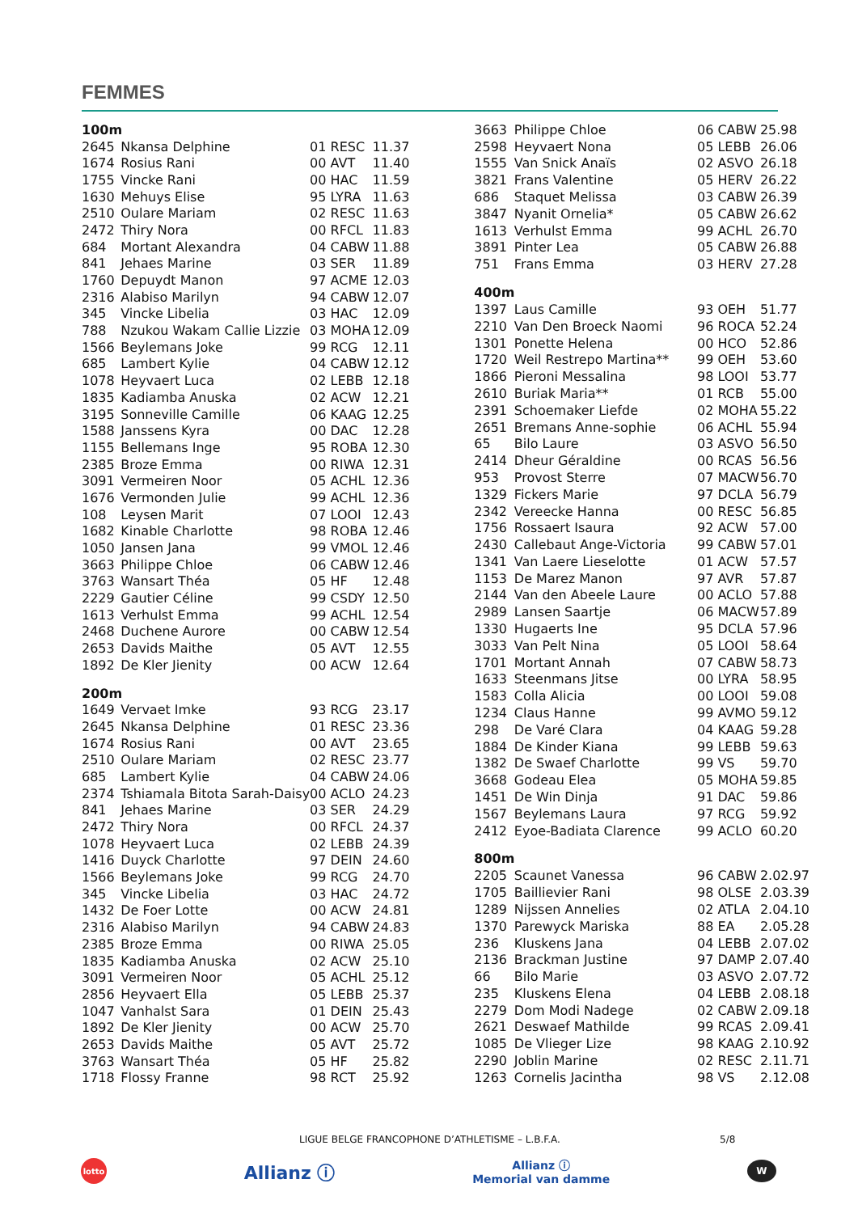FEMMES
| 100m | | | |
| 2645 | Nkansa Delphine | 01 RESC | 11.37 |
| 1674 | Rosius Rani | 00 AVT | 11.40 |
| 1755 | Vincke Rani | 00 HAC | 11.59 |
| 1630 | Mehuys Elise | 95 LYRA | 11.63 |
| 2510 | Oulare Mariam | 02 RESC | 11.63 |
| 2472 | Thiry Nora | 00 RFCL | 11.83 |
| 684 | Mortant Alexandra | 04 CABW | 11.88 |
| 841 | Jehaes Marine | 03 SER | 11.89 |
| 1760 | Depuydt Manon | 97 ACME | 12.03 |
| 2316 | Alabiso Marilyn | 94 CABW | 12.07 |
| 345 | Vincke Libelia | 03 HAC | 12.09 |
| 788 | Nzukou Wakam Callie Lizzie | 03 MOHA | 12.09 |
| 1566 | Beylemans Joke | 99 RCG | 12.11 |
| 685 | Lambert Kylie | 04 CABW | 12.12 |
| 1078 | Heyvaert Luca | 02 LEBB | 12.18 |
| 1835 | Kadiamba Anuska | 02 ACW | 12.21 |
| 3195 | Sonneville Camille | 06 KAAG | 12.25 |
| 1588 | Janssens Kyra | 00 DAC | 12.28 |
| 1155 | Bellemans Inge | 95 ROBA | 12.30 |
| 2385 | Broze Emma | 00 RIWA | 12.31 |
| 3091 | Vermeiren Noor | 05 ACHL | 12.36 |
| 1676 | Vermonden Julie | 99 ACHL | 12.36 |
| 108 | Leysen Marit | 07 LOOI | 12.43 |
| 1682 | Kinable Charlotte | 98 ROBA | 12.46 |
| 1050 | Jansen Jana | 99 VMOL | 12.46 |
| 3663 | Philippe Chloe | 06 CABW | 12.46 |
| 3763 | Wansart Théa | 05 HF | 12.48 |
| 2229 | Gautier Céline | 99 CSDY | 12.50 |
| 1613 | Verhulst Emma | 99 ACHL | 12.54 |
| 2468 | Duchene Aurore | 00 CABW | 12.54 |
| 2653 | Davids Maithe | 05 AVT | 12.55 |
| 1892 | De Kler Jienity | 00 ACW | 12.64 |
| 200m | | | |
| 1649 | Vervaet Imke | 93 RCG | 23.17 |
| 2645 | Nkansa Delphine | 01 RESC | 23.36 |
| 1674 | Rosius Rani | 00 AVT | 23.65 |
| 2510 | Oulare Mariam | 02 RESC | 23.77 |
| 685 | Lambert Kylie | 04 CABW | 24.06 |
| 2374 | Tshiamala Bitota Sarah-Daisy | 00 ACLO | 24.23 |
| 841 | Jehaes Marine | 03 SER | 24.29 |
| 2472 | Thiry Nora | 00 RFCL | 24.37 |
| 1078 | Heyvaert Luca | 02 LEBB | 24.39 |
| 1416 | Duyck Charlotte | 97 DEIN | 24.60 |
| 1566 | Beylemans Joke | 99 RCG | 24.70 |
| 345 | Vincke Libelia | 03 HAC | 24.72 |
| 1432 | De Foer Lotte | 00 ACW | 24.81 |
| 2316 | Alabiso Marilyn | 94 CABW | 24.83 |
| 2385 | Broze Emma | 00 RIWA | 25.05 |
| 1835 | Kadiamba Anuska | 02 ACW | 25.10 |
| 3091 | Vermeiren Noor | 05 ACHL | 25.12 |
| 2856 | Heyvaert Ella | 05 LEBB | 25.37 |
| 1047 | Vanhalst Sara | 01 DEIN | 25.43 |
| 1892 | De Kler Jienity | 00 ACW | 25.70 |
| 2653 | Davids Maithe | 05 AVT | 25.72 |
| 3763 | Wansart Théa | 05 HF | 25.82 |
| 1718 | Flossy Franne | 98 RCT | 25.92 |
| 3663 | Philippe Chloe | 06 CABW | 25.98 |
| 2598 | Heyvaert Nona | 05 LEBB | 26.06 |
| 1555 | Van Snick Anaïs | 02 ASVO | 26.18 |
| 3821 | Frans Valentine | 05 HERV | 26.22 |
| 686 | Staquet Melissa | 03 CABW | 26.39 |
| 3847 | Nyanit Ornelia* | 05 CABW | 26.62 |
| 1613 | Verhulst Emma | 99 ACHL | 26.70 |
| 3891 | Pinter Lea | 05 CABW | 26.88 |
| 751 | Frans Emma | 03 HERV | 27.28 |
| 400m | | | |
| 1397 | Laus Camille | 93 OEH | 51.77 |
| 2210 | Van Den Broeck Naomi | 96 ROCA | 52.24 |
| 1301 | Ponette Helena | 00 HCO | 52.86 |
| 1720 | Weil Restrepo Martina** | 99 OEH | 53.60 |
| 1866 | Pieroni Messalina | 98 LOOI | 53.77 |
| 2610 | Buriak Maria** | 01 RCB | 55.00 |
| 2391 | Schoemaker Liefde | 02 MOHA | 55.22 |
| 2651 | Bremans Anne-sophie | 06 ACHL | 55.94 |
| 65 | Bilo Laure | 03 ASVO | 56.50 |
| 2414 | Dheur Géraldine | 00 RCAS | 56.56 |
| 953 | Provost Sterre | 07 MACW | 56.70 |
| 1329 | Fickers Marie | 97 DCLA | 56.79 |
| 2342 | Vereecke Hanna | 00 RESC | 56.85 |
| 1756 | Rossaert Isaura | 92 ACW | 57.00 |
| 2430 | Callebaut Ange-Victoria | 99 CABW | 57.01 |
| 1341 | Van Laere Lieselotte | 01 ACW | 57.57 |
| 1153 | De Marez Manon | 97 AVR | 57.87 |
| 2144 | Van den Abeele Laure | 00 ACLO | 57.88 |
| 2989 | Lansen Saartje | 06 MACW | 57.89 |
| 1330 | Hugaerts Ine | 95 DCLA | 57.96 |
| 3033 | Van Pelt Nina | 05 LOOI | 58.64 |
| 1701 | Mortant Annah | 07 CABW | 58.73 |
| 1633 | Steenmans Jitse | 00 LYRA | 58.95 |
| 1583 | Colla Alicia | 00 LOOI | 59.08 |
| 1234 | Claus Hanne | 99 AVMO | 59.12 |
| 298 | De Varé Clara | 04 KAAG | 59.28 |
| 1884 | De Kinder Kiana | 99 LEBB | 59.63 |
| 1382 | De Swaef Charlotte | 99 VS | 59.70 |
| 3668 | Godeau Elea | 05 MOHA | 59.85 |
| 1451 | De Win Dinja | 91 DAC | 59.86 |
| 1567 | Beylemans Laura | 97 RCG | 59.92 |
| 2412 | Eyoe-Badiata Clarence | 99 ACLO | 60.20 |
| 800m | | | |
| 2205 | Scaunet Vanessa | 96 CABW | 2.02.97 |
| 1705 | Baillievier Rani | 98 OLSE | 2.03.39 |
| 1289 | Nijssen Annelies | 02 ATLA | 2.04.10 |
| 1370 | Parewyck Mariska | 88 EA | 2.05.28 |
| 236 | Kluskens Jana | 04 LEBB | 2.07.02 |
| 2136 | Brackman Justine | 97 DAMP | 2.07.40 |
| 66 | Bilo Marie | 03 ASVO | 2.07.72 |
| 235 | Kluskens Elena | 04 LEBB | 2.08.18 |
| 2279 | Dom Modi Nadege | 02 CABW | 2.09.18 |
| 2621 | Deswaef Mathilde | 99 RCAS | 2.09.41 |
| 1085 | De Vlieger Lize | 98 KAAG | 2.10.92 |
| 2290 | Joblin Marine | 02 RESC | 2.11.71 |
| 1263 | Cornelis Jacintha | 98 VS | 2.12.08 |
LIGUE BELGE FRANCOPHONE D’ATHLETISME – L.B.F.A.
5/8
lotto Allianz ⓘ Allianz ⓘ
Memorial van damme W